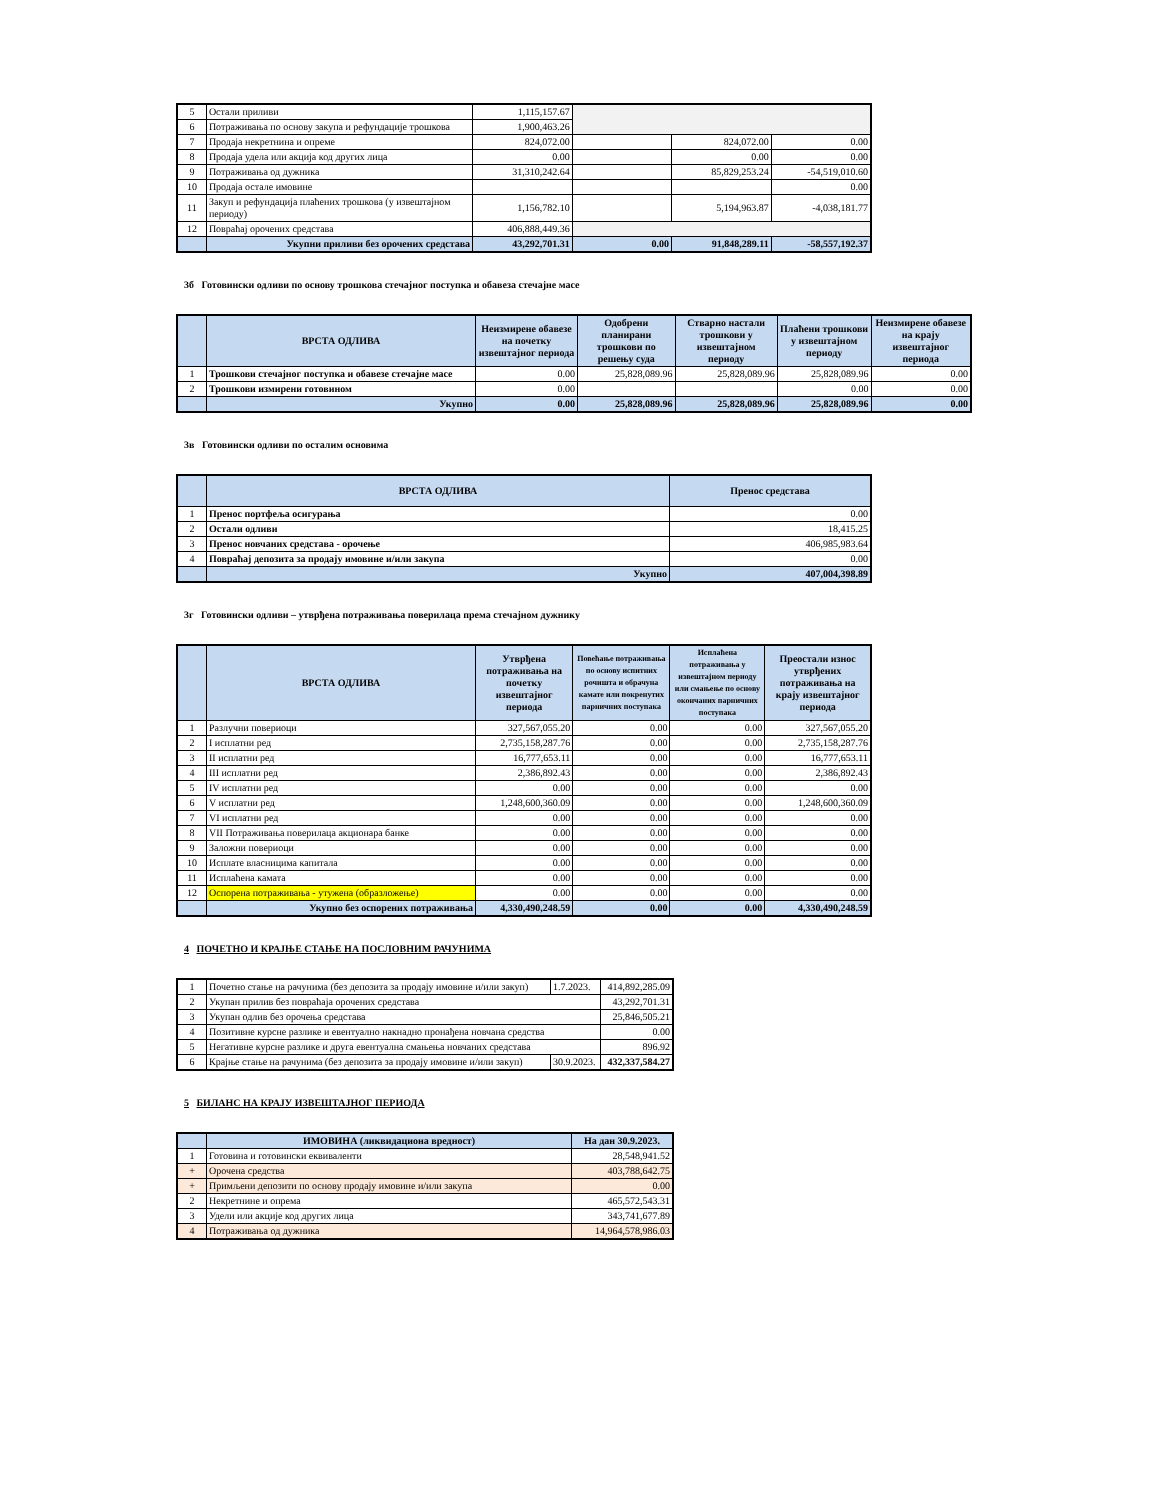| 5 | Остали приливи | 1,115,157.67 | | | |
| 6 | Потраживања по основу закупа и рефундације трошкова | 1,900,463.26 | | | |
| 7 | Продаја некретнина и опреме | 824,072.00 | | 824,072.00 | 0.00 |
| 8 | Продаја удела или акција код других лица | 0.00 | | 0.00 | 0.00 |
| 9 | Потраживања од дужника | 31,310,242.64 | | 85,829,253.24 | -54,519,010.60 |
| 10 | Продаја остале имовине | | | | 0.00 |
| 11 | Закуп и рефундација плаћених трошкова (у извештајном периоду) | 1,156,782.10 | | 5,194,963.87 | -4,038,181.77 |
| 12 | Повраћај орочених средстава | 406,888,449.36 | | | |
| | Укупни приливи без орочених средстава | 43,292,701.31 | 0.00 | 91,848,289.11 | -58,557,192.37 |
3б Готовински одливи по основу трошкова стечајног поступка и обавеза стечајне масе
| | ВРСТА ОДЛИВА | Неизмирене обавезе на почетку извештајног периода | Одобрени планирани трошкови по решењу суда | Стварно настали трошкови у извештајном периоду | Плаћени трошкови у извештајном периоду | Неизмирене обавезе на крају извештајног периода |
| --- | --- | --- | --- | --- | --- | --- |
| 1 | Трошкови стечајног поступка и обавезе стечајне масе | 0.00 | 25,828,089.96 | 25,828,089.96 | 25,828,089.96 | 0.00 |
| 2 | Трошкови измирени готовином | 0.00 | | | 0.00 | 0.00 |
| | Укупно | 0.00 | 25,828,089.96 | 25,828,089.96 | 25,828,089.96 | 0.00 |
3в Готовински одливи по осталим основима
| | ВРСТА ОДЛИВА | Пренос средстава |
| --- | --- | --- |
| 1 | Пренос портфеља осигурања | 0.00 |
| 2 | Остали одливи | 18,415.25 |
| 3 | Пренос новчаних средстава - орочење | 406,985,983.64 |
| 4 | Повраћај депозита за продају имовине и/или закупа | 0.00 |
| | Укупно | 407,004,398.89 |
3г Готовински одливи – утврђена потраживања поверилаца према стечајном дужнику
| | ВРСТА ОДЛИВА | Утврђена потраживања на почетку извештајног периода | Повећање потраживања по основу испитних рочишта и обрачуна камате или покренутих парничних поступака | Исплаћена потраживања у извештајном периоду или смањење по основу окончаних парничних поступака | Преостали износ утврђених потраживања на крају извештајног периода |
| --- | --- | --- | --- | --- | --- |
| 1 | Разлучни повериоци | 327,567,055.20 | 0.00 | 0.00 | 327,567,055.20 |
| 2 | I исплатни ред | 2,735,158,287.76 | 0.00 | 0.00 | 2,735,158,287.76 |
| 3 | II исплатни ред | 16,777,653.11 | 0.00 | 0.00 | 16,777,653.11 |
| 4 | III исплатни ред | 2,386,892.43 | 0.00 | 0.00 | 2,386,892.43 |
| 5 | IV исплатни ред | 0.00 | 0.00 | 0.00 | 0.00 |
| 6 | V исплатни ред | 1,248,600,360.09 | 0.00 | 0.00 | 1,248,600,360.09 |
| 7 | VI исплатни ред | 0.00 | 0.00 | 0.00 | 0.00 |
| 8 | VII Потраживања поверилаца акционара банке | 0.00 | 0.00 | 0.00 | 0.00 |
| 9 | Заложни повериоци | 0.00 | 0.00 | 0.00 | 0.00 |
| 10 | Исплате власницима капитала | 0.00 | 0.00 | 0.00 | 0.00 |
| 11 | Исплаћена камата | 0.00 | 0.00 | 0.00 | 0.00 |
| 12 | Оспорена потраживања - утужена (образложење) | 0.00 | 0.00 | 0.00 | 0.00 |
| | Укупно без оспорених потраживања | 4,330,490,248.59 | 0.00 | 0.00 | 4,330,490,248.59 |
4 ПОЧЕТНО И КРАЈЊЕ СТАЊЕ НА ПОСЛОВНИМ РАЧУНИМА
| 1 | Почетно стање на рачунима (без депозита за продају имовине и/или закуп) | 1.7.2023. | 414,892,285.09 |
| 2 | Укупан прилив без повраћаја орочених средстава | | 43,292,701.31 |
| 3 | Укупан одлив без орочења средстава | | 25,846,505.21 |
| 4 | Позитивне курсне разлике и евентуално накнадно пронађена новчана средства | | 0.00 |
| 5 | Негативне курсне разлике и друга евентуална смањења новчаних средстава | | 896.92 |
| 6 | Крајње стање на рачунима (без депозита за продају имовине и/или закуп) | 30.9.2023. | 432,337,584.27 |
5 БИЛАНС НА КРАЈУ ИЗВЕШТАЈНОГ ПЕРИОДА
| | ИМОВИНА (ликвидациона вредност) | На дан 30.9.2023. |
| --- | --- | --- |
| 1 | Готовина и готовински еквиваленти | 28,548,941.52 |
| + | Орочена средства | 403,788,642.75 |
| + | Примљени депозити по основу продају имовине и/или закупа | 0.00 |
| 2 | Некретнине и опрема | 465,572,543.31 |
| 3 | Удели или акције код других лица | 343,741,677.89 |
| 4 | Потраживања од дужника | 14,964,578,986.03 |